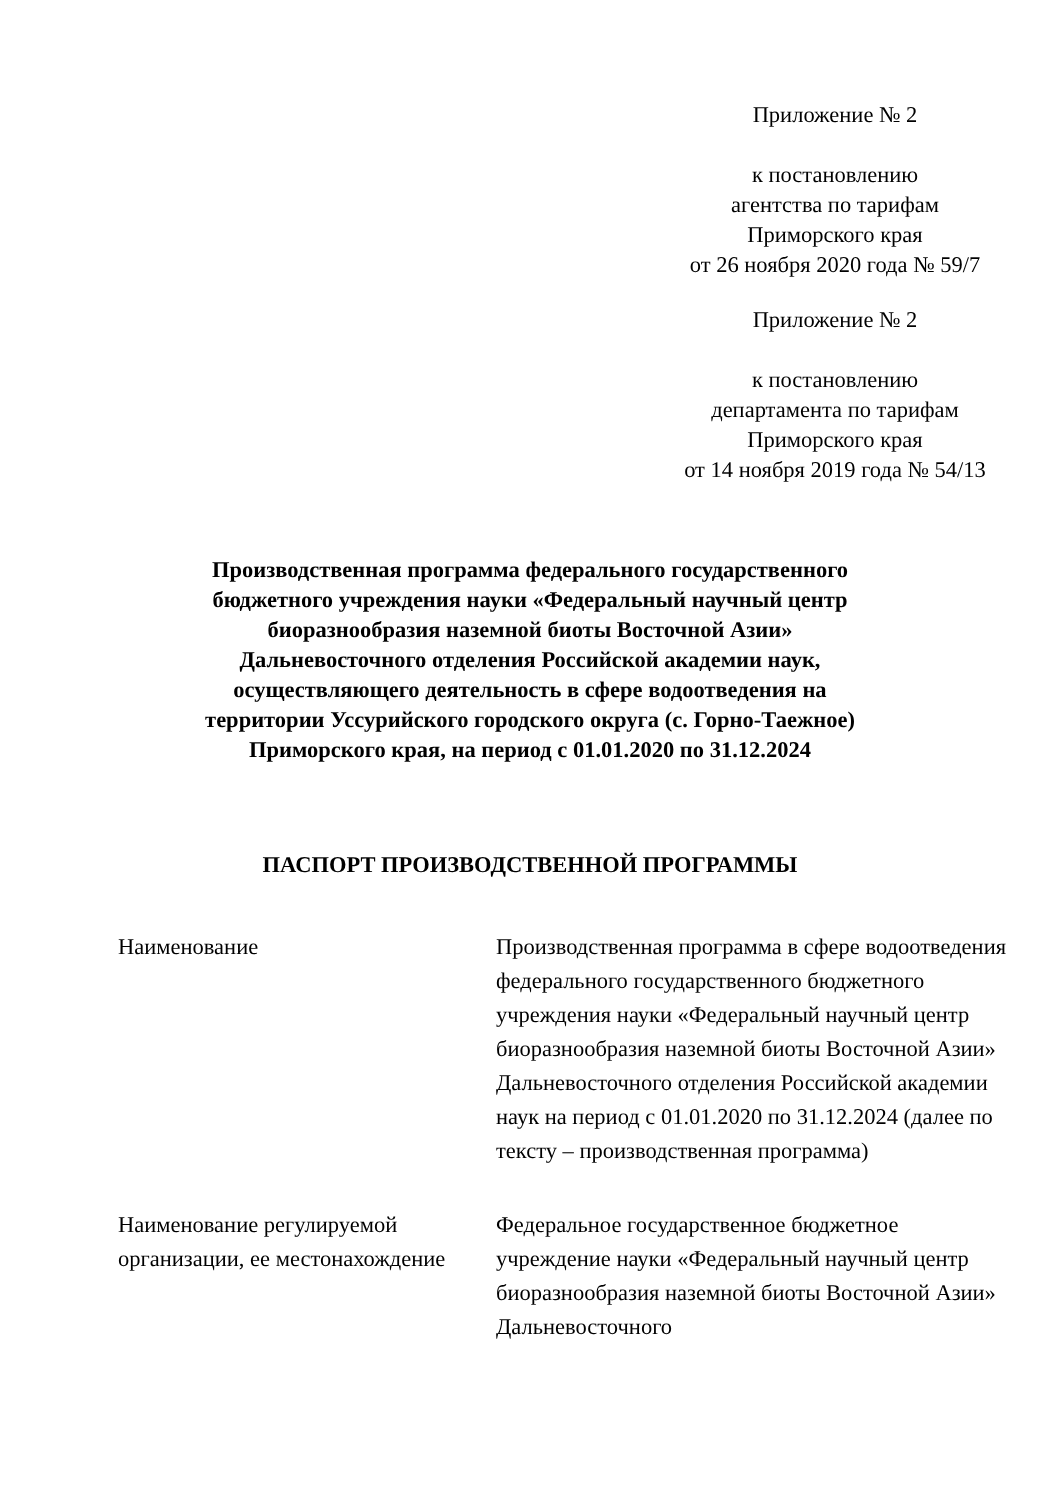Приложение № 2
к постановлению
агентства по тарифам
Приморского края
от 26 ноября 2020 года № 59/7
Приложение № 2
к постановлению
департамента по тарифам
Приморского края
от 14 ноября 2019 года № 54/13
Производственная программа федерального государственного бюджетного учреждения науки «Федеральный научный центр биоразнообразия наземной биоты Восточной Азии» Дальневосточного отделения Российской академии наук, осуществляющего деятельность в сфере водоотведения на территории Уссурийского городского округа (с. Горно-Таежное) Приморского края, на период с 01.01.2020 по 31.12.2024
ПАСПОРТ ПРОИЗВОДСТВЕННОЙ ПРОГРАММЫ
| Наименование | Производственная программа в сфере водоотведения федерального государственного бюджетного учреждения науки «Федеральный научный центр биоразнообразия наземной биоты Восточной Азии» Дальневосточного отделения Российской академии наук на период с 01.01.2020 по 31.12.2024 (далее по тексту – производственная программа) |
| Наименование регулируемой организации, ее местонахождение | Федеральное государственное бюджетное учреждение науки «Федеральный научный центр биоразнообразия наземной биоты Восточной Азии» Дальневосточного |